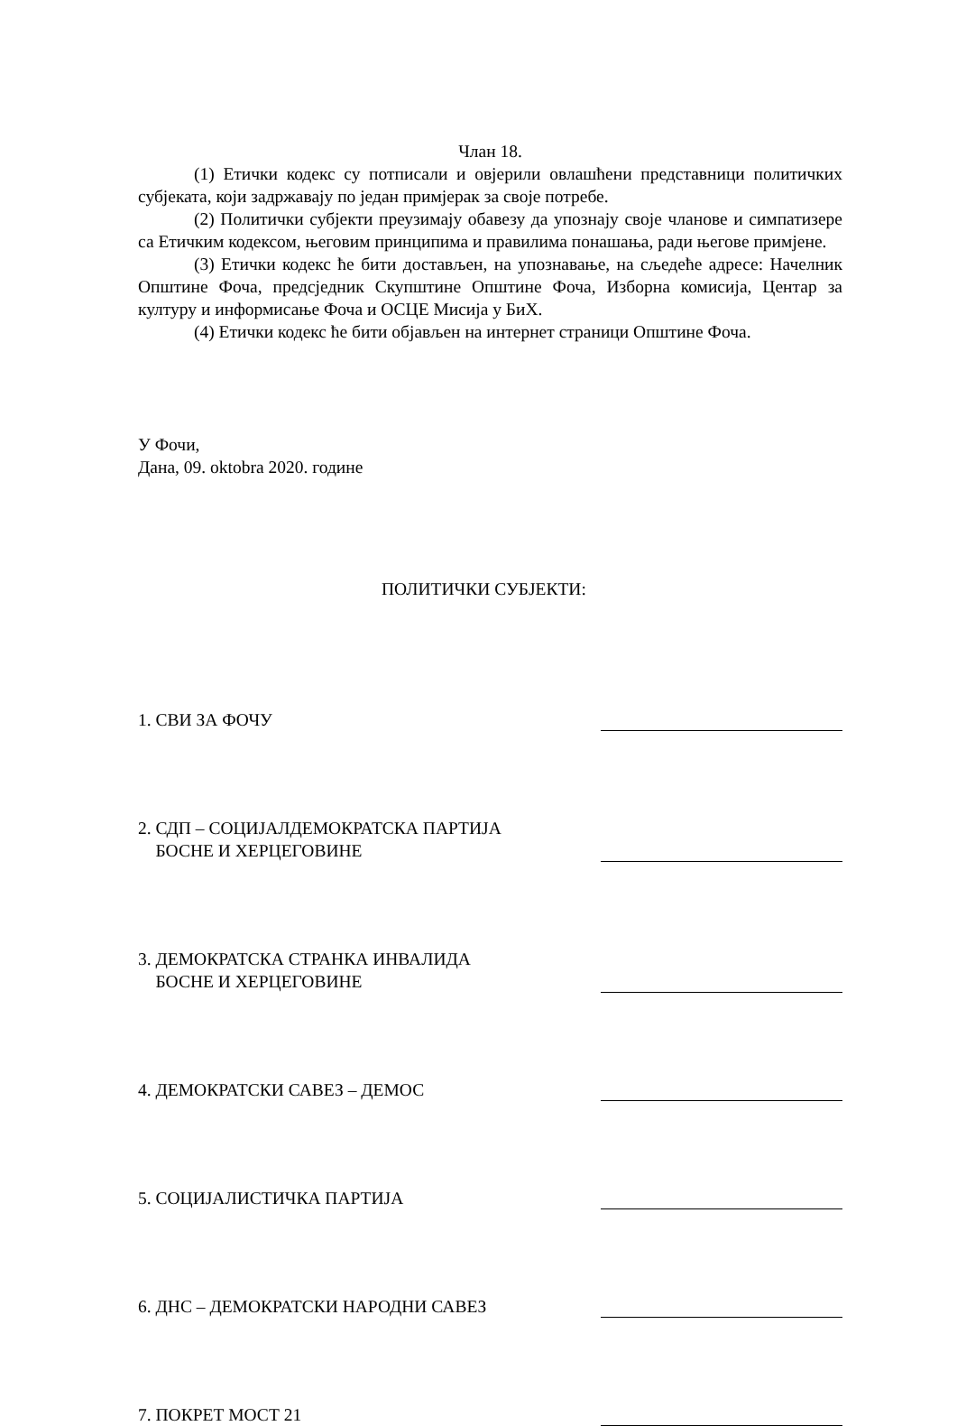Члан 18.
(1) Етички кодекс су потписали и овјерили овлашћени представници политичких субјеката, који задржавају по један примјерак за своје потребе.
(2) Политички субјекти преузимају обавезу да упознају своје чланове и симпатизере са Етичким кодексом, његовим принципима и правилима понашања, ради његове примјене.
(3) Етички кодекс ће бити достављен, на упознавање, на сљедеће адресе: Начелник Општине Фоча, предсједник Скупштине Општине Фоча, Изборна комисија, Центар за културу и информисање Фоча и ОСЦЕ Мисија у БиХ.
(4) Етички кодекс ће бити објављен на интернет страници Општине Фоча.
У Фочи,
Дана, 09. oktobra 2020. године
ПОЛИТИЧКИ СУБЈЕКТИ:
1. СВИ ЗА ФОЧУ
2. СДП – СОЦИЈАЛДЕМОКРАТСКА ПАРТИЈА
БОСНЕ И ХЕРЦЕГОВИНЕ
3. ДЕМОКРАТСКА СТРАНКА ИНВАЛИДА
БОСНЕ И ХЕРЦЕГОВИНЕ
4. ДЕМОКРАТСКИ САВЕЗ – ДЕМОС
5. СОЦИЈАЛИСТИЧКА ПАРТИЈА
6. ДНС – ДЕМОКРАТСКИ НАРОДНИ САВЕЗ
7. ПОКРЕТ МОСТ 21